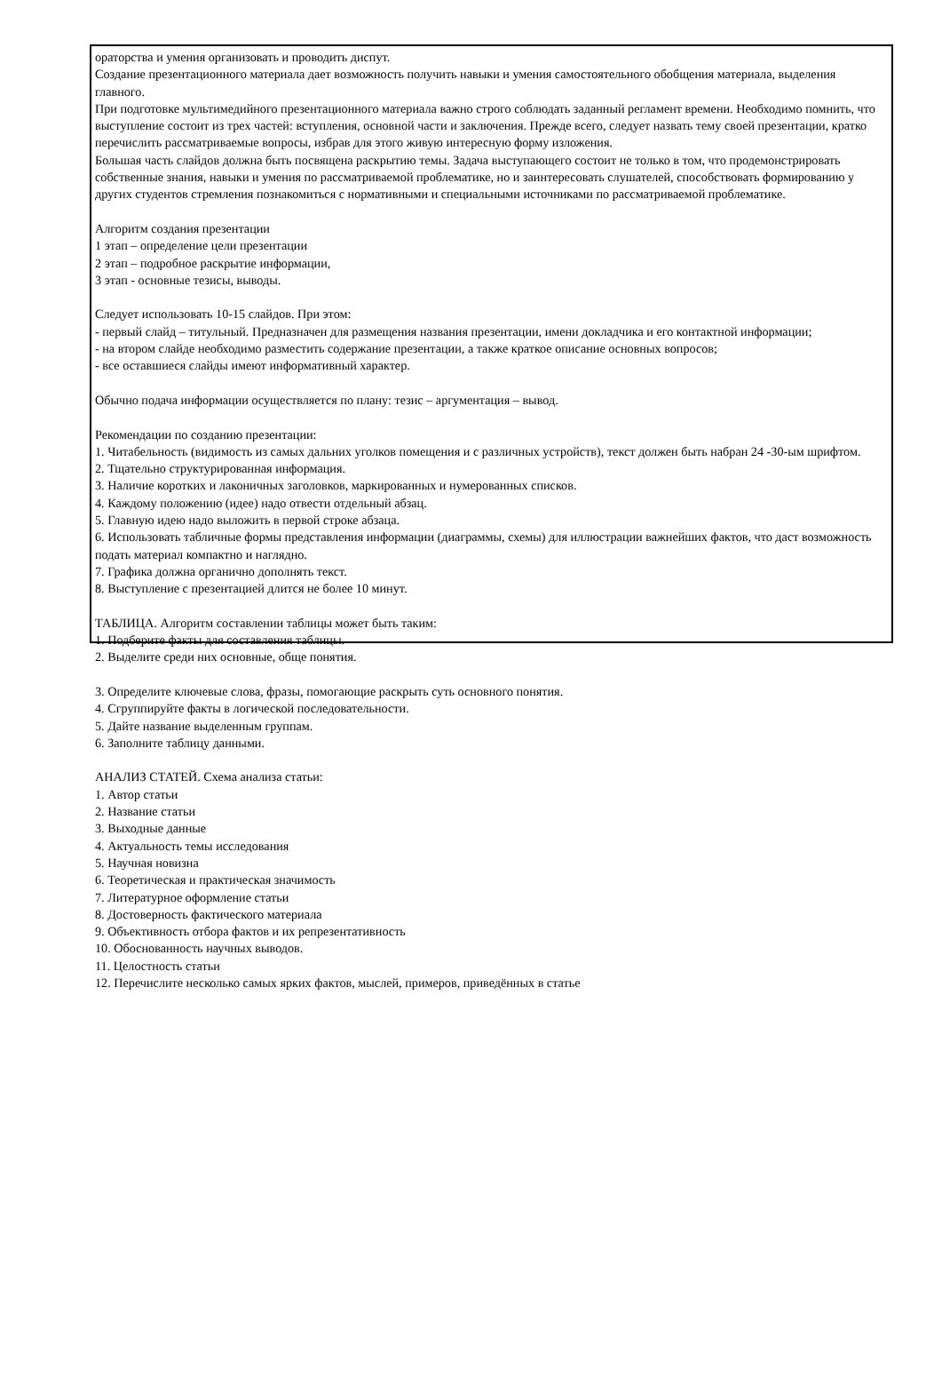ораторства и умения организовать и проводить диспут.
Создание презентационного материала дает возможность получить навыки и умения самостоятельного обобщения материала, выделения главного.
При подготовке мультимедийного презентационного материала важно строго соблюдать заданный регламент времени. Необходимо помнить, что выступление состоит из трех частей: вступления, основной части и заключения. Прежде всего, следует назвать тему своей презентации, кратко перечислить рассматриваемые вопросы, избрав для этого живую интересную форму изложения.
Большая часть слайдов должна быть посвящена раскрытию темы. Задача выступающего состоит не только в том, что продемонстрировать собственные знания, навыки и умения по рассматриваемой проблематике, но и заинтересовать слушателей, способствовать формированию у других студентов стремления познакомиться с нормативными и специальными источниками по рассматриваемой проблематике.
Алгоритм создания презентации
1 этап – определение цели презентации
2 этап – подробное раскрытие информации,
3 этап - основные тезисы, выводы.
Следует использовать 10-15 слайдов. При этом:
- первый слайд – титульный. Предназначен для размещения названия презентации, имени докладчика и его контактной информации;
- на втором слайде необходимо разместить содержание презентации, а также краткое описание основных вопросов;
- все оставшиеся слайды имеют информативный характер.
Обычно подача информации осуществляется по плану: тезис – аргументация – вывод.
Рекомендации по созданию презентации:
1. Читабельность (видимость из самых дальних уголков помещения и с различных устройств), текст должен быть набран 24 -30-ым шрифтом.
2. Тщательно структурированная информация.
3. Наличие коротких и лаконичных заголовков, маркированных и нумерованных списков.
4. Каждому положению (идее) надо отвести отдельный абзац.
5. Главную идею надо выложить в первой строке абзаца.
6. Использовать табличные формы представления информации (диаграммы, схемы) для иллюстрации важнейших фактов, что даст возможность подать материал компактно и наглядно.
7. Графика должна органично дополнять текст.
8. Выступление с презентацией длится не более 10 минут.
ТАБЛИЦА. Алгоритм составлении таблицы может быть таким:
1. Подберите факты для составления таблицы.
2. Выделите среди них основные, обще понятия.
3. Определите ключевые слова, фразы, помогающие раскрыть суть основного понятия.
4. Сгруппируйте факты в логической последовательности.
5. Дайте название выделенным группам.
6. Заполните таблицу данными.
АНАЛИЗ СТАТЕЙ. Схема анализа статьи:
1. Автор статьи
2. Название статьи
3. Выходные данные
4. Актуальность темы исследования
5. Научная новизна
6. Теоретическая и практическая значимость
7. Литературное оформление статьи
8. Достоверность фактического материала
9. Объективность отбора фактов и их репрезентативность
10. Обоснованность научных выводов.
11. Целостность статьи
12. Перечислите несколько самых ярких фактов, мыслей, примеров, приведённых в статье